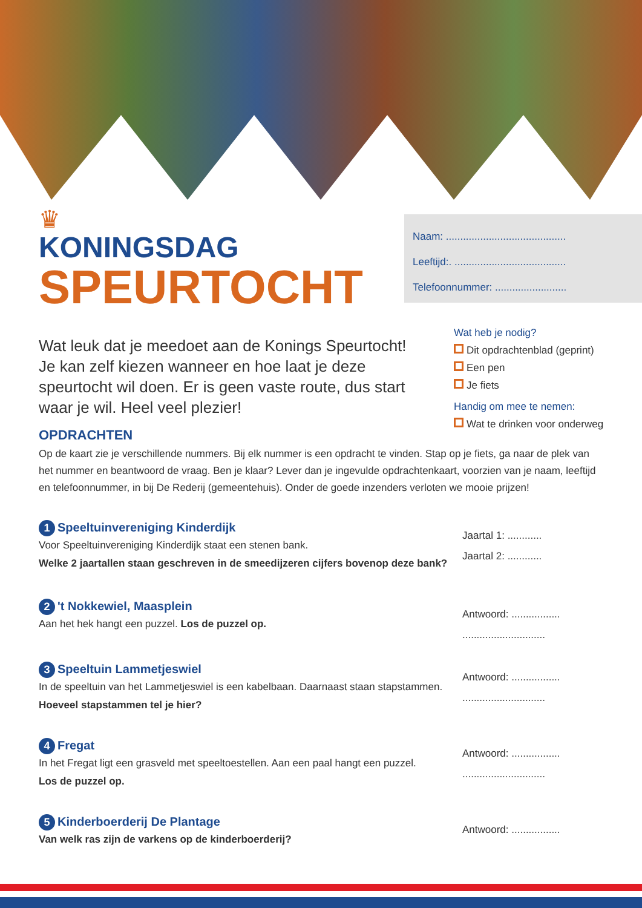Naam: ..........................................
Leeftijd:. .......................................
Telefoonnummer: .........................
♛
KONINGSDAG
SPEURTOCHT
Wat leuk dat je meedoet aan de Konings Speurtocht! Je kan zelf kiezen wanneer en hoe laat je deze speurtocht wil doen. Er is geen vaste route, dus start waar je wil. Heel veel plezier!
Wat heb je nodig?
Dit opdrachtenblad (geprint)
Een pen
Je fiets
Handig om mee te nemen:
Wat te drinken voor onderweg
OPDRACHTEN
Op de kaart zie je verschillende nummers. Bij elk nummer is een opdracht te vinden. Stap op je fiets, ga naar de plek van het nummer en beantwoord de vraag. Ben je klaar? Lever dan je ingevulde opdrachtenkaart, voorzien van je naam, leeftijd en telefoonnummer, in bij De Rederij (gemeentehuis). Onder de goede inzenders verloten we mooie prijzen!
1 Speeltuinvereniging Kinderdijk
Voor Speeltuinvereniging Kinderdijk staat een stenen bank.
Welke 2 jaartallen staan geschreven in de smeedijzeren cijfers bovenop deze bank?
Jaartal 1: ............
Jaartal 2: ............
2 't Nokkewiel, Maasplein
Aan het hek hangt een puzzel. Los de puzzel op.
Antwoord: .................
.............................
3 Speeltuin Lammetjeswiel
In de speeltuin van het Lammetjeswiel is een kabelbaan. Daarnaast staan stapstammen.
Hoeveel stapstammen tel je hier?
Antwoord: .................
.............................
4 Fregat
In het Fregat ligt een grasveld met speeltoestellen. Aan een paal hangt een puzzel.
Los de puzzel op.
Antwoord: .................
.............................
5 Kinderboerderij De Plantage
Van welk ras zijn de varkens op de kinderboerderij?
Antwoord: .................